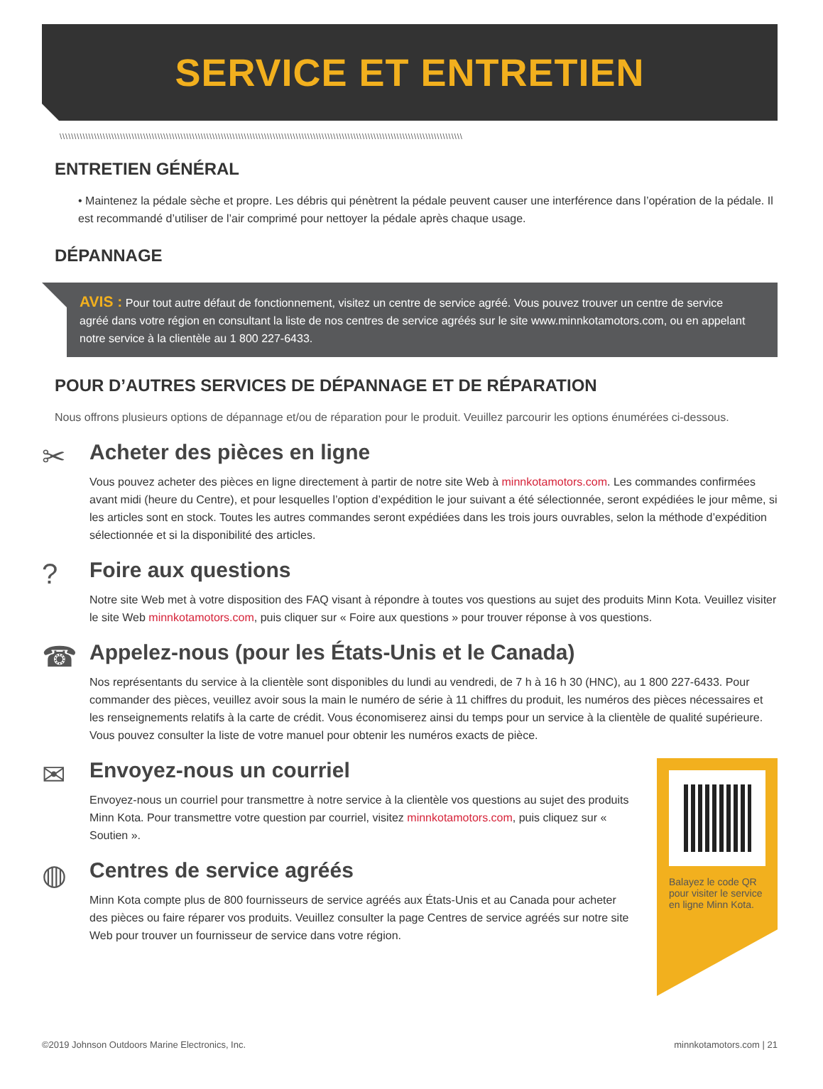SERVICE ET ENTRETIEN
\\\\\\\\\\\\\\\\\\\\\\\\\\\\\\\\\\\\\\\\\\\\\\\\\\\\\\\\\\\\\\\\\\\\\\\\\\\\\\\\\\\\\\\\\\\\\\\\\\\\\\\\\\\\\\\\\\\\\\\\\\\\\\\\\\\\\\\\\\\\
ENTRETIEN GÉNÉRAL
• Maintenez la pédale sèche et propre. Les débris qui pénètrent la pédale peuvent causer une interférence dans l’opération de la pédale. Il est recommandé d’utiliser de l’air comprimé pour nettoyer la pédale après chaque usage.
DÉPANNAGE
AVIS : Pour tout autre défaut de fonctionnement, visitez un centre de service agréé. Vous pouvez trouver un centre de service agréé dans votre région en consultant la liste de nos centres de service agréés sur le site www.minnkotamotors.com, ou en appelant notre service à la clientèle au 1 800 227-6433.
POUR D’AUTRES SERVICES DE DÉPANNAGE ET DE RÉPARATION
Nous offrons plusieurs options de dépannage et/ou de réparation pour le produit. Veuillez parcourir les options énumérées ci-dessous.
✂
Acheter des pièces en ligne
Vous pouvez acheter des pièces en ligne directement à partir de notre site Web à minnkotamotors.com. Les commandes confirmées avant midi (heure du Centre), et pour lesquelles l’option d’expédition le jour suivant a été sélectionnée, seront expédiées le jour même, si les articles sont en stock. Toutes les autres commandes seront expédiées dans les trois jours ouvrables, selon la méthode d’expédition sélectionnée et si la disponibilité des articles.
?
Foire aux questions
Notre site Web met à votre disposition des FAQ visant à répondre à toutes vos questions au sujet des produits Minn Kota. Veuillez visiter le site Web minnkotamotors.com, puis cliquer sur « Foire aux questions » pour trouver réponse à vos questions.
☎
Appelez-nous (pour les États-Unis et le Canada)
Nos représentants du service à la clientèle sont disponibles du lundi au vendredi, de 7 h à 16 h 30 (HNC), au 1 800 227-6433. Pour commander des pièces, veuillez avoir sous la main le numéro de série à 11 chiffres du produit, les numéros des pièces nécessaires et les renseignements relatifs à la carte de crédit. Vous économiserez ainsi du temps pour un service à la clientèle de qualité supérieure. Vous pouvez consulter la liste de votre manuel pour obtenir les numéros exacts de pièce.
✉
Envoyez-nous un courriel
Envoyez-nous un courriel pour transmettre à notre service à la clientèle vos questions au sujet des produits Minn Kota. Pour transmettre votre question par courriel, visitez minnkotamotors.com, puis cliquez sur « Soutien ».
◍
Centres de service agréés
Minn Kota compte plus de 800 fournisseurs de service agréés aux États-Unis et au Canada pour acheter des pièces ou faire réparer vos produits. Veuillez consulter la page Centres de service agréés sur notre site Web pour trouver un fournisseur de service dans votre région.
Balayez le code QR pour visiter le service en ligne Minn Kota.
©2019 Johnson Outdoors Marine Electronics, Inc. minnkotamotors.com | 21